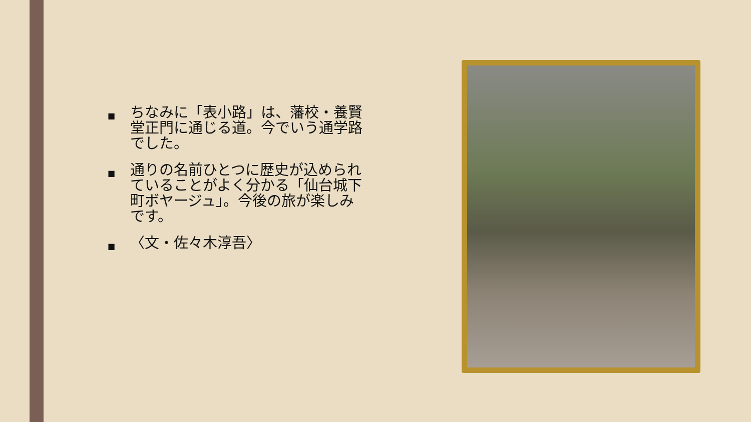■ ちなみに「表小路」は、藩校・養賢堂正門に通じる道。今でいう通学路でした。
■ 通りの名前ひとつに歴史が込められていることがよく分かる「仙台城下町ボヤージュ」。今後の旅が楽しみです。
■ 〈文・佐々木淳吾〉